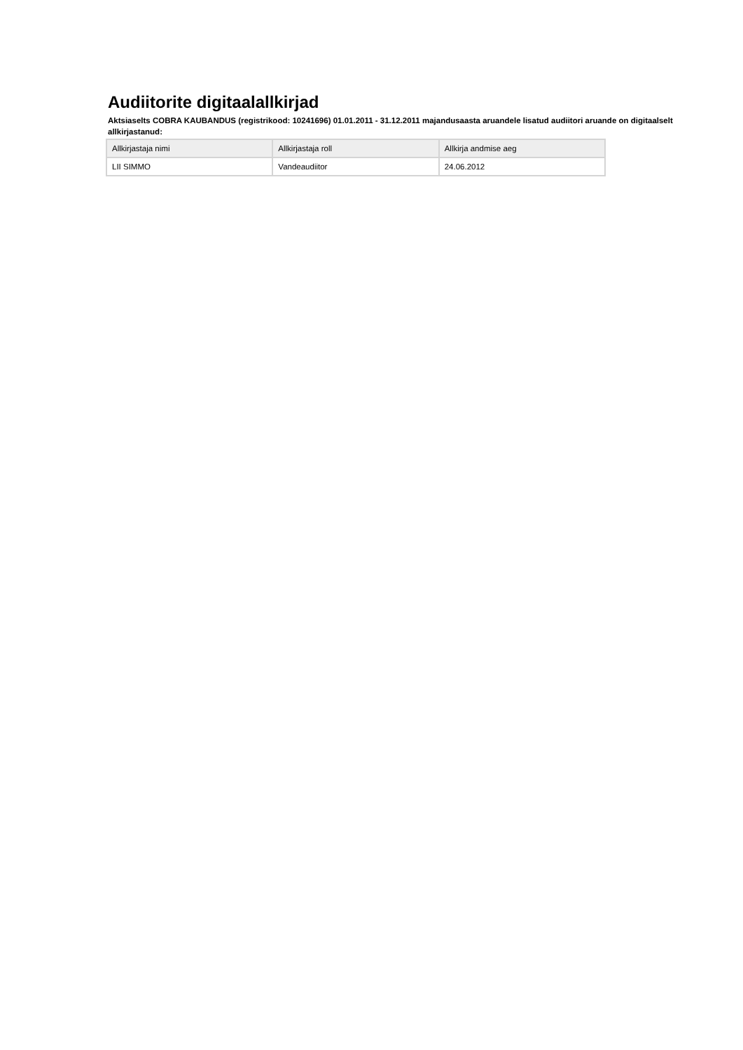Audiitorite digitaalallkirjad
Aktsiaselts COBRA KAUBANDUS (registrikood: 10241696) 01.01.2011 - 31.12.2011 majandusaasta aruandele lisatud audiitori aruande on digitaalselt allkirjastanud:
| Allkirjastaja nimi | Allkirjastaja roll | Allkirja andmise aeg |
| --- | --- | --- |
| LII SIMMO | Vandeaudiitor | 24.06.2012 |